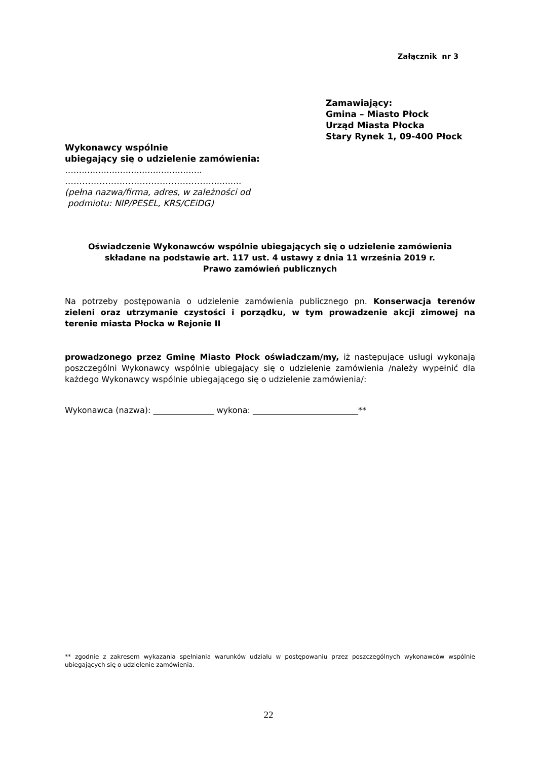Załącznik nr 3
Zamawiający:
Gmina – Miasto Płock
Urząd Miasta Płocka
Stary Rynek 1, 09-400 Płock
Wykonawcy wspólnie
ubiegający się o udzielenie zamówienia:
…...............................................
……………………………………………...........
(pełna nazwa/firma, adres, w zależności od
podmiotu: NIP/PESEL, KRS/CEiDG)
Oświadczenie Wykonawców wspólnie ubiegających się o udzielenie zamówienia
składane na podstawie art. 117 ust. 4 ustawy z dnia 11 września 2019 r.
Prawo zamówień publicznych
Na potrzeby postępowania o udzielenie zamówienia publicznego pn. Konserwacja terenów zieleni oraz utrzymanie czystości i porządku, w tym prowadzenie akcji zimowej na terenie miasta Płocka w Rejonie II
prowadzonego przez Gminę Miasto Płock oświadczam/my, iż następujące usługi wykonają poszczególni Wykonawcy wspólnie ubiegający się o udzielenie zamówienia /należy wypełnić dla każdego Wykonawcy wspólnie ubiegającego się o udzielenie zamówienia/:
Wykonawca (nazwa): _______________ wykona: __________________________**
** zgodnie z zakresem wykazania spełniania warunków udziału w postępowaniu przez poszczególnych wykonawców wspólnie ubiegających się o udzielenie zamówienia.
22